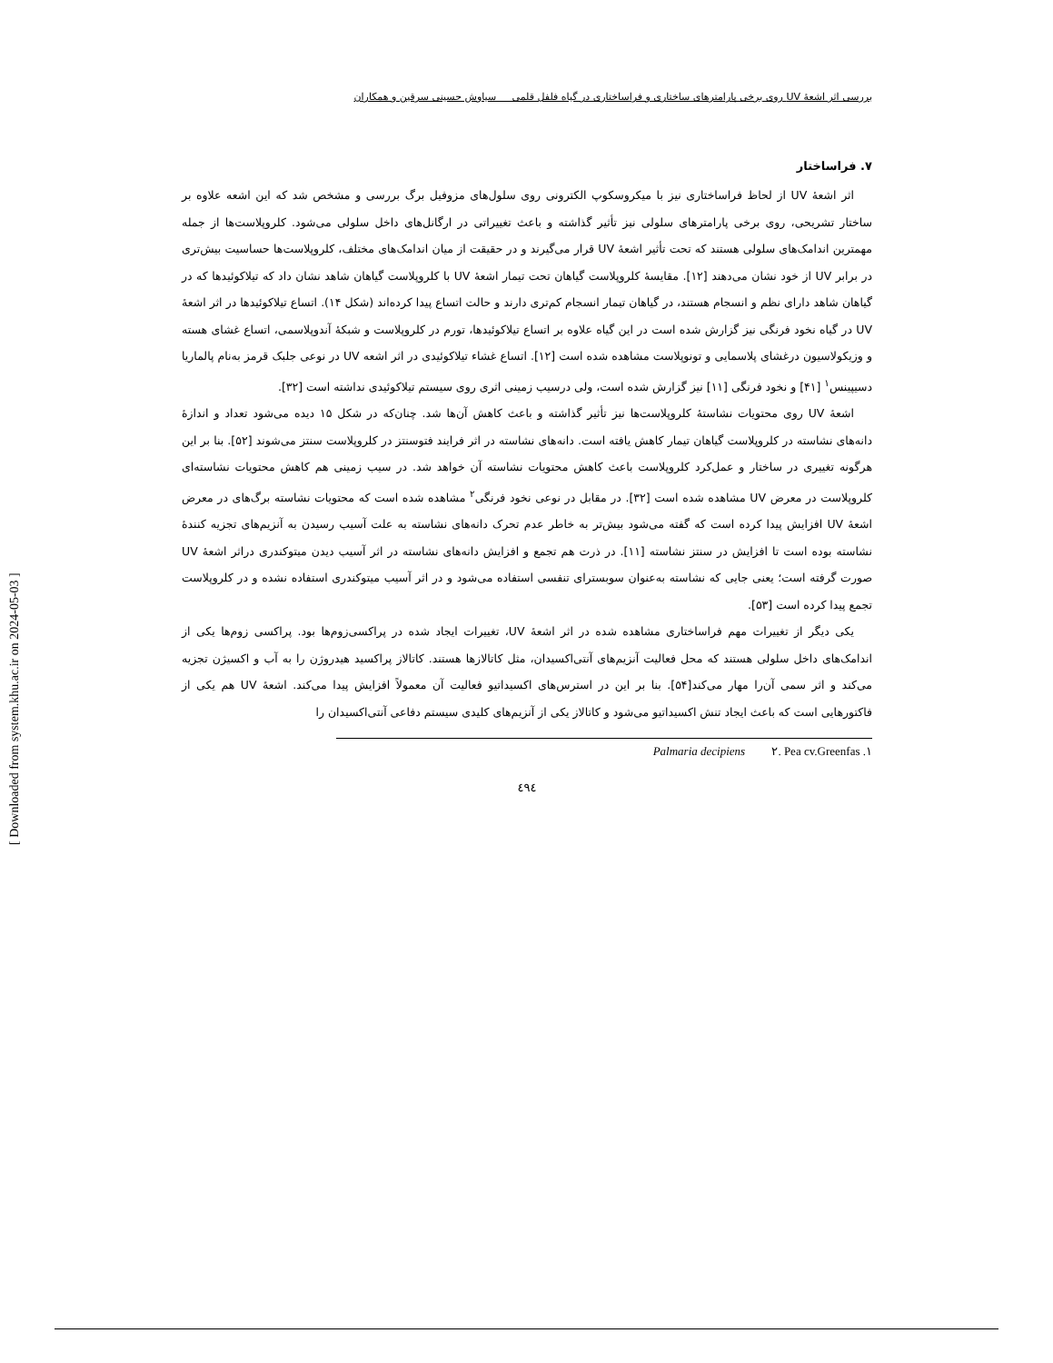[ Downloaded from system.khu.ac.ir on 2024-05-03 ]
بررسی اثر اشعهٔ UV روی برخی پارامترهای ساختاری و فراساختاری در گیاه فلفل قلمی سیاوش حسینی سرقین و همکاران
۷. فراساختار
اثر اشعهٔ UV از لحاظ فراساختاری نیز با میکروسکوپ الکترونی روی سلول‌های مزوفیل برگ بررسی و مشخص شد که این اشعه علاوه بر ساختار تشریحی، روی برخی پارامترهای سلولی نیز تأثیر گذاشته و باعث تغییراتی در ارگانل‌های داخل سلولی می‌شود. کلروپلاست‌ها از جمله مهمترین اندامک‌های سلولی هستند که تحت تأثیر اشعهٔ UV قرار می‌گیرند و در حقیقت از میان اندامک‌های مختلف، کلروپلاست‌ها حساسیت بیش‌تری در برابر UV از خود نشان می‌دهند [۱۲]. مقایسهٔ کلروپلاست گیاهان تحت تیمار اشعهٔ UV با کلروپلاست گیاهان شاهد نشان داد که تیلاکوئیدها که در گیاهان شاهد دارای نظم و انسجام هستند، در گیاهان تیمار انسجام کم‌تری دارند و حالت اتساع پیدا کرده‌اند (شکل ۱۴). اتساع تیلاکوئیدها در اثر اشعهٔ UV در گیاه نخود فرنگی نیز گزارش شده است در این گیاه علاوه بر اتساع تیلاکوئیدها، تورم در کلروپلاست و شبکهٔ آندوپلاسمی، اتساع غشای هسته و وزیکولاسیون درغشای پلاسمایی و تونوپلاست مشاهده شده است [۱۲]. اتساع غشاء تیلاکوئیدی در اثر اشعه UV در نوعی جلبک قرمز به‌نام پالماریا دسیپینس<sup>۱</sup> [۴۱] و نخود فرنگی [۱۱] نیز گزارش شده است، ولی درسیب زمینی اثری روی سیستم تیلاکوئیدی نداشته است [۳۲].
اشعهٔ UV روی محتویات نشاستهٔ کلروپلاست‌ها نیز تأثیر گذاشته و باعث کاهش آن‌ها شد. چنان‌که در شکل ۱۵ دیده می‌شود تعداد و اندازهٔ دانه‌های نشاسته در کلروپلاست گیاهان تیمار کاهش یافته است. دانه‌های نشاسته در اثر فرایند فتوسنتز در کلروپلاست سنتز می‌شوند [۵۲]. بنا بر این هرگونه تغییری در ساختار و عمل‌کرد کلروپلاست باعث کاهش محتویات نشاسته آن خواهد شد. در سیب زمینی هم کاهش محتویات نشاسته‌ای کلروپلاست در معرض UV مشاهده شده است [۳۲]. در مقابل در نوعی نخود فرنگی<sup>۲</sup> مشاهده شده است که محتویات نشاسته برگ‌های در معرض اشعهٔ UV افزایش پیدا کرده است که گفته می‌شود بیش‌تر به خاطر عدم تحرک دانه‌های نشاسته به علت آسیب رسیدن به آنزیم‌های تجزیه کنندهٔ نشاسته بوده است تا افزایش در سنتز نشاسته [۱۱]. در ذرت هم تجمع و افزایش دانه‌های نشاسته در اثر آسیب دیدن میتوکندری دراثر اشعهٔ UV صورت گرفته است؛ یعنی جایی که نشاسته به‌عنوان سوبسترای تنفسی استفاده می‌شود و در اثر آسیب میتوکندری استفاده نشده و در کلروپلاست تجمع پیدا کرده است [۵۳].
یکی دیگر از تغییرات مهم فراساختاری مشاهده شده در اثر اشعهٔ UV، تغییرات ایجاد شده در پراکسی‌زوم‌ها بود. پراکسی زوم‌ها یکی از اندامک‌های داخل سلولی هستند که محل فعالیت آنزیم‌های آنتی‌اکسیدان، مثل کاتالازها هستند. کاتالاز پراکسید هیدروژن را به آب و اکسیژن تجزیه می‌کند و اثر سمی آن‌را مهار می‌کند[۵۴]. بنا بر این در استرس‌های اکسیداتیو فعالیت آن معمولاً افزایش پیدا می‌کند. اشعهٔ UV هم یکی از فاکتورهایی است که باعث ایجاد تنش اکسیداتیو می‌شود و کاتالاز یکی از آنزیم‌های کلیدی سیستم دفاعی آنتی‌اکسیدان را
۱. Palmaria decipiens ۲. Pea cv.Greenfas
٤٩٤